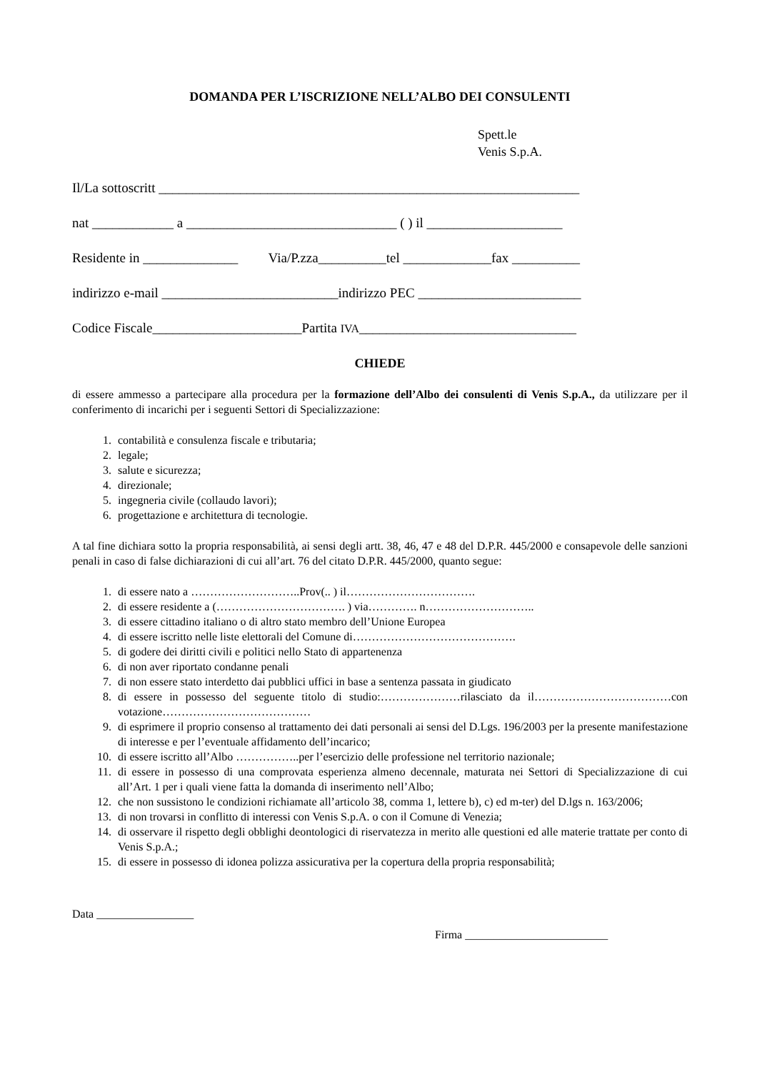DOMANDA PER L’ISCRIZIONE NELL’ALBO DEI CONSULENTI
Spett.le
Venis S.p.A.
Il/La sottoscritt ______________________________________________________________
nat ____________ a _______________________________ ( ) il ____________________
Residente in ______________ Via/P.zza__________tel _____________fax __________
indirizzo e-mail __________________________indirizzo PEC ________________________
Codice Fiscale______________________Partita IVA________________________________
CHIEDE
di essere ammesso a partecipare alla procedura per la formazione dell’Albo dei consulenti di Venis S.p.A., da utilizzare per il conferimento di incarichi per i seguenti Settori di Specializzazione:
1. contabilità e consulenza fiscale e tributaria;
2. legale;
3. salute e sicurezza;
4. direzionale;
5. ingegneria civile (collaudo lavori);
6. progettazione e architettura di tecnologie.
A tal fine dichiara sotto la propria responsabilità, ai sensi degli artt. 38, 46, 47 e 48 del D.P.R. 445/2000 e consapevole delle sanzioni penali in caso di false dichiarazioni di cui all’art. 76 del citato D.P.R. 445/2000, quanto segue:
1. di essere nato a ………………………..Prov(.. ) il…………………………….
2. di essere residente a (……………………………. ) via…………. n………………………..
3. di essere cittadino italiano o di altro stato membro dell’Unione Europea
4. di essere iscritto nelle liste elettorali del Comune di…………………………………….
5. di godere dei diritti civili e politici nello Stato di appartenenza
6. di non aver riportato condanne penali
7. di non essere stato interdetto dai pubblici uffici in base a sentenza passata in giudicato
8. di essere in possesso del seguente titolo di studio:…………………rilasciato da il………………………………con votazione…………………………………
9. di esprimere il proprio consenso al trattamento dei dati personali ai sensi del D.Lgs. 196/2003 per la presente manifestazione di interesse e per l’eventuale affidamento dell’incarico;
10. di essere iscritto all’Albo ……………..per l’esercizio delle professione nel territorio nazionale;
11. di essere in possesso di una comprovata esperienza almeno decennale, maturata nei Settori di Specializzazione di cui all’Art. 1 per i quali viene fatta la domanda di inserimento nell’Albo;
12. che non sussistono le condizioni richiamate all’articolo 38, comma 1, lettere b), c) ed m-ter) del D.lgs n. 163/2006;
13. di non trovarsi in conflitto di interessi con Venis S.p.A. o con il Comune di Venezia;
14. di osservare il rispetto degli obblighi deontologici di riservatezza in merito alle questioni ed alle materie trattate per conto di Venis S.p.A.;
15. di essere in possesso di idonea polizza assicurativa per la copertura della propria responsabilità;
Data _________________
Firma _________________________